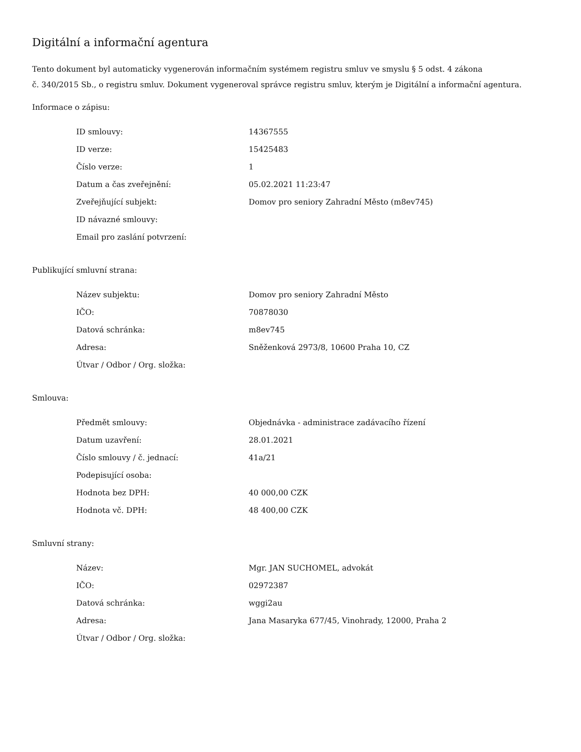Digitální a informační agentura
Tento dokument byl automaticky vygenerován informačním systémem registru smluv ve smyslu § 5 odst. 4 zákona
č. 340/2015 Sb., o registru smluv. Dokument vygeneroval správce registru smluv, kterým je Digitální a informační agentura.
Informace o zápisu:
| ID smlouvy: | 14367555 |
| ID verze: | 15425483 |
| Číslo verze: | 1 |
| Datum a čas zveřejnění: | 05.02.2021 11:23:47 |
| Zveřejňující subjekt: | Domov pro seniory Zahradní Město (m8ev745) |
| ID návazné smlouvy: | |
| Email pro zaslání potvrzení: | |
Publikující smluvní strana:
| Název subjektu: | Domov pro seniory Zahradní Město |
| IČO: | 70878030 |
| Datová schránka: | m8ev745 |
| Adresa: | Sněženková 2973/8, 10600 Praha 10, CZ |
| Útvar / Odbor / Org. složka: | |
Smlouva:
| Předmět smlouvy: | Objednávka - administrace zadávacího řízení |
| Datum uzavření: | 28.01.2021 |
| Číslo smlouvy / č. jednací: | 41a/21 |
| Podepisující osoba: | |
| Hodnota bez DPH: | 40 000,00 CZK |
| Hodnota vč. DPH: | 48 400,00 CZK |
Smluvní strany:
| Název: | Mgr. JAN SUCHOMEL, advokát |
| IČO: | 02972387 |
| Datová schránka: | wggi2au |
| Adresa: | Jana Masaryka 677/45, Vinohrady, 12000, Praha 2 |
| Útvar / Odbor / Org. složka: | |